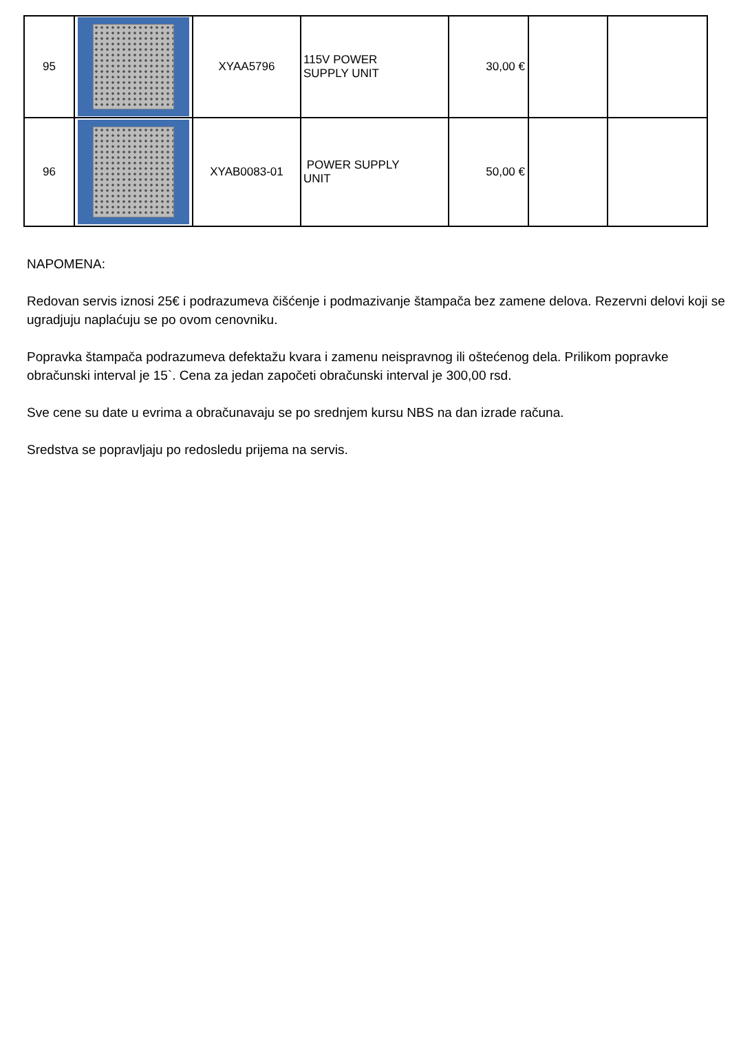| 95 | | XYAA5796 | 115V POWER SUPPLY UNIT | 30,00 € | | |
| 96 | | XYAB0083-01 | POWER SUPPLY UNIT | 50,00 € | | |
NAPOMENA:
Redovan servis iznosi 25€ i podrazumeva čišćenje i podmazivanje štampača bez zamene delova. Rezervni delovi koji se ugradjuju naplaćuju se po ovom cenovniku.
Popravka štampača podrazumeva defektažu kvara i zamenu neispravnog ili oštećenog dela. Prilikom popravke obračunski interval je 15`. Cena za jedan započeti obračunski interval je 300,00 rsd.
Sve cene su date u evrima a obračunavaju se po srednjem kursu NBS na dan izrade računa.
Sredstva se popravljaju po redosledu prijema na servis.